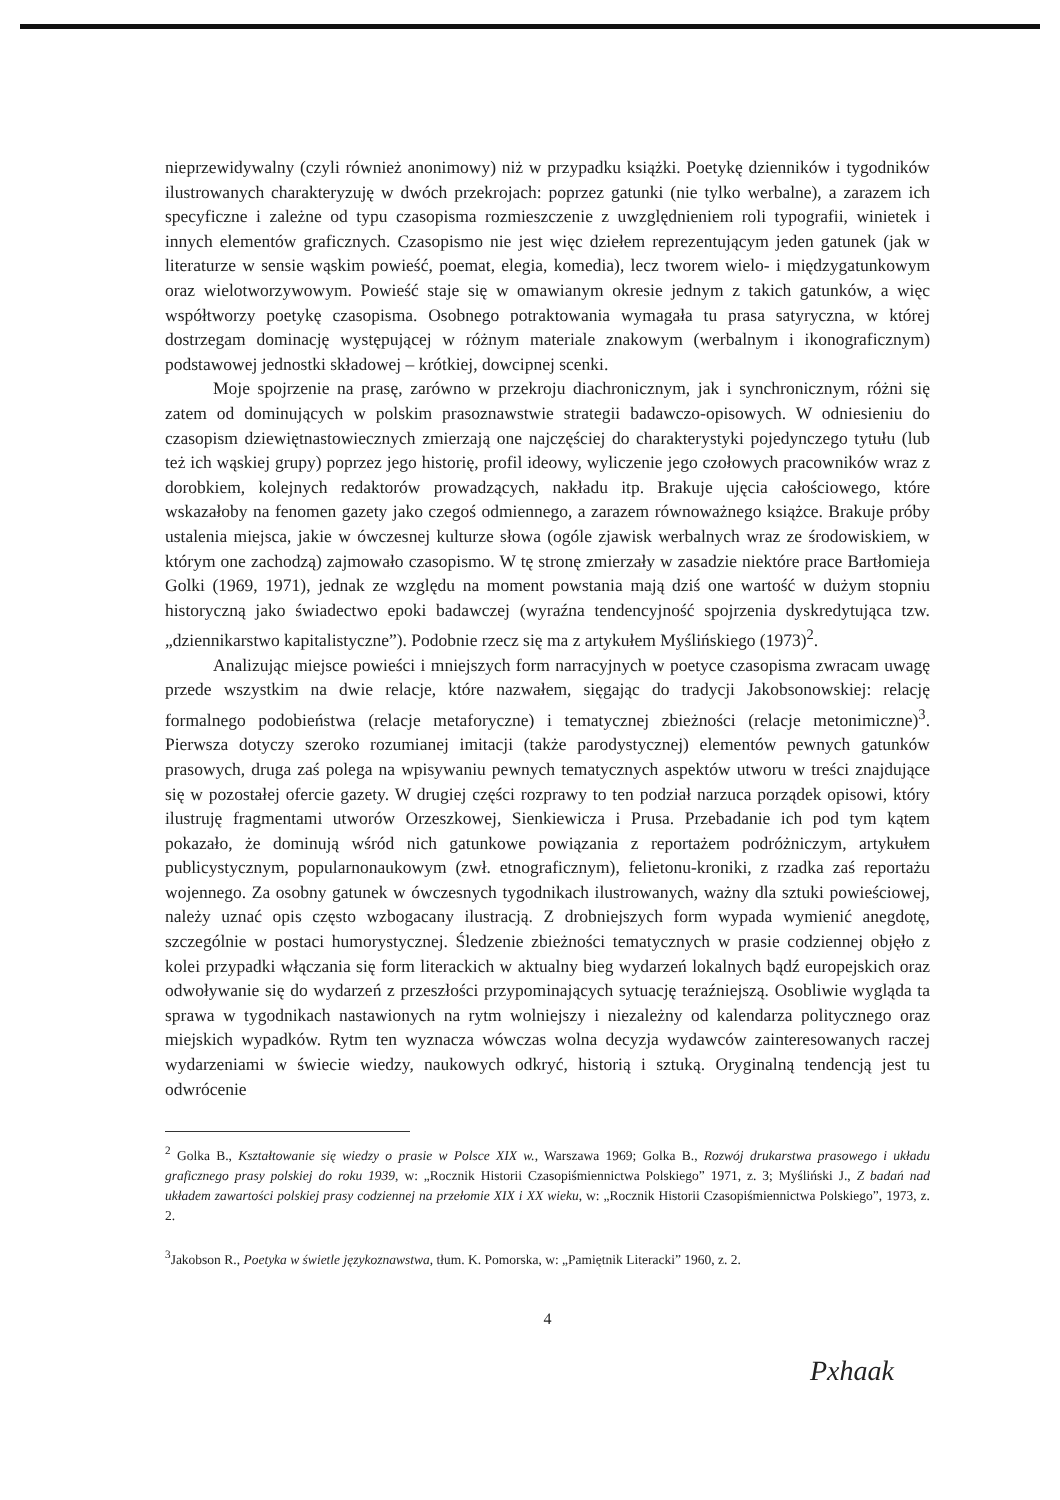nieprzewidywalny (czyli również anonimowy) niż w przypadku książki. Poetykę dzienników i tygodników ilustrowanych charakteryzuję w dwóch przekrojach: poprzez gatunki (nie tylko werbalne), a zarazem ich specyficzne i zależne od typu czasopisma rozmieszczenie z uwzględnieniem roli typografii, winietek i innych elementów graficznych. Czasopismo nie jest więc dziełem reprezentującym jeden gatunek (jak w literaturze w sensie wąskim powieść, poemat, elegia, komedia), lecz tworem wielo- i międzygatunkowym oraz wielotworzywowym. Powieść staje się w omawianym okresie jednym z takich gatunków, a więc współtworzy poetykę czasopisma. Osobnego potraktowania wymagała tu prasa satyryczna, w której dostrzegam dominację występującej w różnym materiale znakowym (werbalnym i ikonograficznym) podstawowej jednostki składowej – krótkiej, dowcipnej scenki.
Moje spojrzenie na prasę, zarówno w przekroju diachronicznym, jak i synchronicznym, różni się zatem od dominujących w polskim prasoznawstwie strategii badawczo-opisowych. W odniesieniu do czasopism dziewiętnastowiecznych zmierzają one najczęściej do charakterystyki pojedynczego tytułu (lub też ich wąskiej grupy) poprzez jego historię, profil ideowy, wyliczenie jego czołowych pracowników wraz z dorobkiem, kolejnych redaktorów prowadzących, nakładu itp. Brakuje ujęcia całościowego, które wskazałoby na fenomen gazety jako czegoś odmiennego, a zarazem równoważnego książce. Brakuje próby ustalenia miejsca, jakie w ówczesnej kulturze słowa (ogóle zjawisk werbalnych wraz ze środowiskiem, w którym one zachodzą) zajmowało czasopismo. W tę stronę zmierzały w zasadzie niektóre prace Bartłomieja Golki (1969, 1971), jednak ze względu na moment powstania mają dziś one wartość w dużym stopniu historyczną jako świadectwo epoki badawczej (wyraźna tendencyjność spojrzenia dyskredytująca tzw. „dziennikarstwo kapitalistyczne”). Podobnie rzecz się ma z artykułem Myślińskiego (1973)<sup>2</sup>.
Analizując miejsce powieści i mniejszych form narracyjnych w poetyce czasopisma zwracam uwagę przede wszystkim na dwie relacje, które nazwałem, sięgając do tradycji Jakobsonowskiej: relację formalnego podobieństwa (relacje metaforyczne) i tematycznej zbieżności (relacje metonimiczne)<sup>3</sup>. Pierwsza dotyczy szeroko rozumianej imitacji (także parodystycznej) elementów pewnych gatunków prasowych, druga zaś polega na wpisywaniu pewnych tematycznych aspektów utworu w treści znajdujące się w pozostałej ofercie gazety. W drugiej części rozprawy to ten podział narzuca porządek opisowi, który ilustruję fragmentami utworów Orzeszkowej, Sienkiewicza i Prusa. Przebadanie ich pod tym kątem pokazało, że dominują wśród nich gatunkowe powiązania z reportażem podróżniczym, artykułem publicystycznym, popularnonaukowym (zwł. etnograficznym), felietonu-kroniki, z rzadka zaś reportażu wojennego. Za osobny gatunek w ówczesnych tygodnikach ilustrowanych, ważny dla sztuki powieściowej, należy uznać opis często wzbogacany ilustracją. Z drobniejszych form wypada wymienić anegdotę, szczególnie w postaci humorystycznej. Śledzenie zbieżności tematycznych w prasie codziennej objęło z kolei przypadki włączania się form literackich w aktualny bieg wydarzeń lokalnych bądź europejskich oraz odwoływanie się do wydarzeń z przeszłości przypominających sytuację teraźniejszą. Osobliwie wygląda ta sprawa w tygodnikach nastawionych na rytm wolniejszy i niezależny od kalendarza politycznego oraz miejskich wypadków. Rytm ten wyznacza wówczas wolna decyzja wydawców zainteresowanych raczej wydarzeniami w świecie wiedzy, naukowych odkryć, historią i sztuką. Oryginalną tendencją jest tu odwrócenie
<sup>2</sup> Golka B., Kształtowanie się wiedzy o prasie w Polsce XIX w., Warszawa 1969; Golka B., Rozwój drukarstwa prasowego i układu graficznego prasy polskiej do roku 1939, w: „Rocznik Historii Czasopiśmiennictwa Polskiego” 1971, z. 3; Myśliński J., Z badań nad układem zawartości polskiej prasy codziennej na przełomie XIX i XX wieku, w: „Rocznik Historii Czasopiśmiennictwa Polskiego”, 1973, z. 2.
<sup>3</sup> Jakobson R., Poetyka w świetle językoznawstwa, tłum. K. Pomorska, w: „Pamiętnik Literacki” 1960, z. 2.
4
Pxhaak